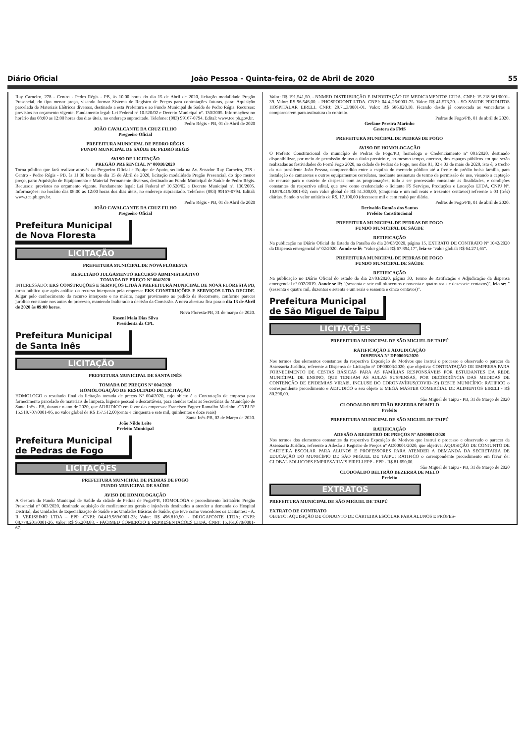Diário Oficial João Pessoa - Quinta-feira, 02 de Abril de 2020 55
Ruy Carneiro, 278 - Centro - Pedro Régis - PB, às 10:00 horas do dia 15 de Abril de 2020, licitação modalidade Pregão Presencial, do tipo menor preço, visando formar Sistema de Registro de Preços para contratações futuras, para: Aquisição parcelada de Materiais Elétricos diversos, destinado a esta Prefeitura e ao Fundo Municipal de Saúde de Pedro Régis. Recursos: previstos no orçamento vigente. Fundamento legal: Lei Federal nº 10.520/02 e Decreto Municipal nº. 130/2005. Informações: no horário das 08:00 as 12:00 horas dos dias úteis, no endereço supracitado. Telefone: (083) 99167-0794. Edital: www.tce.pb.gov.br.
Pedro Régis - PB, 01 de Abril de 2020
JOÃO CAVALCANTE DA CRUZ FILHO
Pregoeiro Oficial
PREFEITURA MUNICIPAL DE PEDRO RÉGIS
FUNDO MUNICIPAL DE SAÚDE DE PEDRO RÉGIS
AVISO DE LICITAÇÃO
PREGÃO PRESENCIAL Nº 00010/2020
Torna público que fará realizar através do Pregoeiro Oficial e Equipe de Apoio, sediada na Av. Senador Ruy Carneiro, 278 - Centro - Pedro Régis - PB, às 11:30 horas do dia 15 de Abril de 2020, licitação modalidade Pregão Presencial, do tipo menor preço, para: Aquisição de Equipamento e Material Permanente diversos, destinado ao Fundo Municipal de Saúde de Pedro Régis. Recursos: previstos no orçamento vigente. Fundamento legal: Lei Federal nº 10.520/02 e Decreto Municipal nº. 130/2005. Informações: no horário das 08:00 as 12:00 horas dos dias úteis, no endereço supracitado. Telefone: (083) 99167-0794. Edital: www.tce.pb.gov.br.
Pedro Régis - PB, 01 de Abril de 2020
JOÃO CAVALCANTE DA CRUZ FILHO
Pregoeiro Oficial
Prefeitura Municipal
de Nova Floresta
LICITAÇÃO
PREFEITURA MUNICIPAL DE NOVA FLORESTA
RESULTADO JULGAMENTO RECURSO ADMINISTRATIVO
TOMADA DE PREÇO Nº 004/2020
INTERESSADO: EKS CONSTRUÇÕES E SERVIÇOS LTDA A PREFEITURA MUNICIPAL DE NOVA FLORESTA PB, torna público que após análise do recurso interposto pela empresa: EKS CONSTRUÇÕES E SERVIÇOS LTDA DECIDE. Julgar pelo conhecimento do recurso interposto e no mérito, negar provimento ao pedido da Recorrente, conforme parecer jurídico constante nos autos do processo, mantendo inalterado a decisão da Comissão. A nova abertura fica para o dia 13 de Abril de 2020 às 09:00 horas.
Nova Floresta-PB, 31 de março de 2020.
Rosení Maia Dias Silva
Presidenta da CPL
Prefeitura Municipal
de Santa Inês
LICITAÇÃO
PREFEITURA MUNICIPAL DE SANTA INÊS
TOMADA DE PREÇOS Nº 004/2020
HOMOLOGAÇÃO DE RESULTADO DE LICITAÇÃO
HOMOLOGO o resultado final da licitação tomada de preços Nº 004/2020, cujo objeto é a Contratação de empresa para fornecimento parcelado de materiais de limpeza, higiene pessoal e descartáveis, para atender todas as Secretárias do Município de Santa Inês - PB, durante o ano de 2020, que ADJUDICO em favor das empresas: Francisco Fagner Ramalho Marinho -CNPJ Nº 15.519.707/0001-86, no valor global de R$ 157.512,00(cento e cinquenta e sete mil, quinhentos e doze reais)
Santa Inês-PB, 02 de Março de 2020.
João Nildo Leite
Prefeito Municipal
Prefeitura Municipal
de Pedras de Fogo
LICITAÇÕES
PREFEITURA MUNICIPAL DE PEDRAS DE FOGO
FUNDO MUNICIPAL DE SAÚDE
AVISO DE HOMOLOGAÇÃO
A Gestora do Fundo Municipal de Saúde da cidade de Pedras de Fogo/PB, HOMOLOGA o procedimento licitatório Pregão Presencial nº 003/2020, destinado aquisição de medicamentos gerais e injetáveis destinados a atender a demanda do Hospital Distrital, das Unidades de Especialização de Saúde e as Unidades Básicas de Saúde, que teve como vencedores os Licitantes: - A. R. VERISSIMO LTDA – EPP -CNPJ: 04.419.989/0001-23; Valor: R$ 496.810,50. - DROGAFONTE LTDA; CNPJ: 08.778.201/0001-26. Valor: R$ 95.208,88. - FACIMED COMERCIO E REPRESENTACOES LTDA, CNPJ: 15.161.670/0001-67.
Valor: R$ 191.541,50. - NNMED DISTRIBUIÇÃO E IMPORTAÇÃO DE MEDICAMENTOS LTDA. CNPJ: 15.218.561/0001-39. Valor: R$ 96.546,00. - PHOSPODONT LTDA. CNPJ: 04.4..26/0001-75. Valor: R$ 41.573,20. - SO SAUDE PRODUTOS HOSPITALAR EIRELI. CNPJ: 29.7...3/0001-01. Valor: R$ 586.028,10. Ficando desde já convocada as vencedoras a comparecerem para assinatura do contrato.
Pedras de Fogo/PB, 01 de abril de 2020.
Gerlane Pereira Marinho
Gestora do FMS
PREFEITURA MUNICIPAL DE PEDRAS DE FOGO
AVISO DE HOMOLOGAÇÃO
O Prefeito Constitucional do município de Pedras de Fogo/PB, homologa o Credenciamento nº 001/2020, destinado disponibilizar, por meio de permissão de uso a título precário e, ao mesmo tempo, oneroso, dos espaços públicos em que serão realizadas as festividades do Forró Fogo 2020, na cidade de Pedras de Fogo, nos dias 01, 02 e 03 de maio de 2020, isto é, o trecho da rua presidente João Pessoa, compreendido entre a esquina do mercado público até a frente do prédio bolsa família, para instalação de camarotes e outros equipamentos correlatos, mediante assinatura de termo de permissão de uso, visando a captação de recurso para o custeio de despesas com as programações, tudo a ser processado consoante as finalidades, e condições constantes do respectivo edital, que teve como credenciado o licitante F5 Serviços, Produções e Locações LTDA, CNPJ Nº. 10.878.419/0001-02; com valor global de R$ 51.300,00, (cinquenta e um mil reais e trezentos centavos) referente a 03 (três) diárias. Sendo o valor unitário de R$. 17.100,00 (dezessete mil e cem reais) por diária.
Pedras de Fogo/PB, 01 de abril de 2020.
Derivaldo Romão dos Santos
Prefeito Constitucional
PREFEITURA MUNICIPAL DE PEDRAS DE FOGO
FUNDO MUNICIPAL DE SAÚDE
RETIFICAÇÃO
Na publicação no Diário Oficial do Estado da Paraíba do dia 28/03/2020, página 15, EXTRATO DE CONTRATO Nº 1042/2020 da Dispensa emergencial nº 02/2020. Aonde se lê: "valor global: R$ 67.894,17", leia-se "valor global: R$ 64.271,65".
PREFEITURA MUNICIPAL DE PEDRAS DE FOGO
FUNDO MUNICIPAL DE SAÚDE
RETIFICAÇÃO
Na publicação no Diário Oficial do estado do dia 27/03/2020, página 30, Termo de Ratificação e Adjudicação da dispensa emergencial nº 002/2019. Aonde se lê: "(sessenta e sete mil oitocentos e noventa e quatro reais e dezessete centavos)", leia se: "(sessenta e quatro mil, duzentos e setenta e um reais e sessenta e cinco centavos)".
Prefeitura Municipal
de São Miguel de Taipu
LICITAÇÕES
PREFEITURA MUNICIPAL DE SÃO MIGUEL DE TAIPÚ
RATIFICAÇÃO E ADJUDICAÇÃO
DISPENSA Nº DP00003/2020
Nos termos dos elementos constantes da respectiva Exposição de Motivos que instrui o processo e observado o parecer da Assessoria Jurídica, referente a Dispensa de Licitação nº DP00003/2020, que objetiva: CONTRATAÇÃO DE EMPRESA PARA FORNECIMENTO DE CESTAS BÁSICAS PARA AS FAMÍLIAS RESPONSÁVEIS POR ESTUDANTES DA REDE MUNICIPAL DE ENSINO, QUE TENHAM AS AULAS SUSPENSAS, POR DECORRÊNCIA DAS MEDIDAS DE CONTENÇÃO DE EPIDEMIAS VIRAIS, INCLUSE DO CORONAVÍRUS(COVID-19) DESTE MUNICÍPIO: RATIFICO o correspondente procedimento e ADJUDICO o seu objeto a: MEGA MASTER COMERCIAL DE ALIMENTOS EIRELI - R$ 80.296,00.
São Miguel de Taipu - PB, 31 de Março de 2020
CLODOALDO BELTRÃO BEZERRA DE MELO
Prefeito
PREFEITURA MUNICIPAL DE SÃO MIGUEL DE TAIPÚ
RATIFICAÇÃO
ADESÃO A REGISTRO DE PREÇOS Nº AD00001/2020
Nos termos dos elementos constantes da respectiva Exposição de Motivos que instrui o processo e observado o parecer da Assessoria Jurídica, referente a Adesão a Registro de Preços nº AD00001/2020, que objetiva: AQUISIÇÃO DE CONJUNTO DE CARTEIRA ESCOLAR PARA ALUNOS E PROFESSORES PARA ATENDER A DEMANDA DA SECRETARIA DE EDUCAÇÃO DO MUNICÍPIO DE SÃO MIGUEL DE TAIPU; RATIFICO o correspondente procedimento em favor de: GLOBAL SOLUCOES EMPRESARIAIS EIRELI EPP - EPP - R$ 81.650,00.
São Miguel de Taipu - PB, 31 de Março de 2020
CLODOALDO BELTRÃO BEZERRA DE MELO
Prefeito
EXTRATOS
PREFEITURA MUNICIPAL DE SÃO MIGUEL DE TAIPÚ
EXTRATO DE CONTRATO
OBJETO: AQUISIÇÃO DE CONJUNTO DE CARTEIRA ESCOLAR PARA ALUNOS E PROFES-